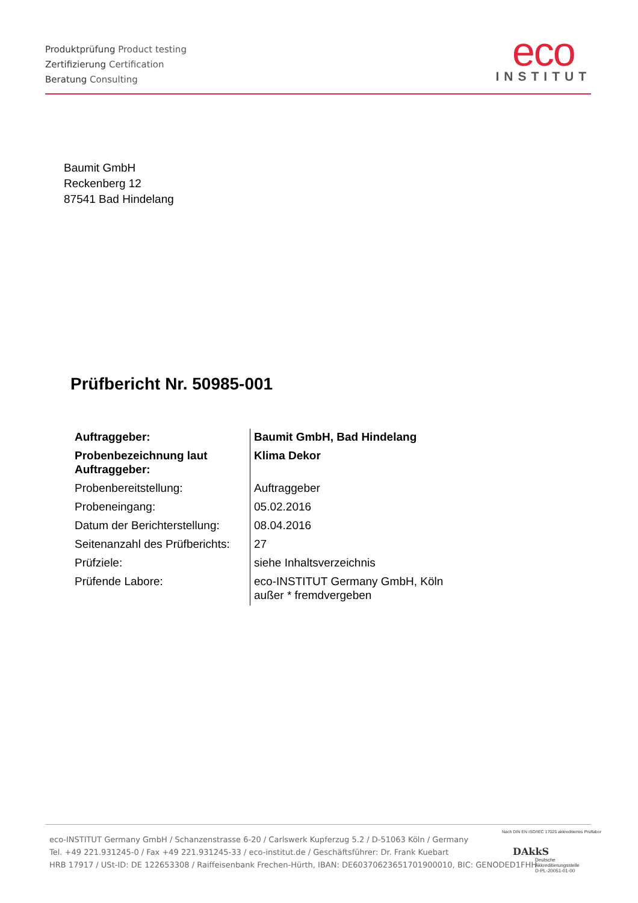Produktprüfung Product testing
Zertifizierung Certification
Beratung Consulting
eco
INSTITUT
Baumit GmbH
Reckenberg 12
87541 Bad Hindelang
Prüfbericht Nr. 50985-001
| Auftraggeber: | Baumit GmbH, Bad Hindelang |
| Probenbezeichnung laut Auftraggeber: | Klima Dekor |
| Probenbereitstellung: | Auftraggeber |
| Probeneingang: | 05.02.2016 |
| Datum der Berichterstellung: | 08.04.2016 |
| Seitenanzahl des Prüfberichts: | 27 |
| Prüfziele: | siehe Inhaltsverzeichnis |
| Prüfende Labore: | eco-INSTITUT Germany GmbH, Köln außer * fremdvergeben |
eco-INSTITUT Germany GmbH / Schanzenstrasse 6-20 / Carlswerk Kupferzug 5.2 / D-51063 Köln / Germany
Tel. +49 221.931245-0 / Fax +49 221.931245-33 / eco-institut.de / Geschäftsführer: Dr. Frank Kuebart
HRB 17917 / USt-ID: DE 122653308 / Raiffeisenbank Frechen-Hürth, IBAN: DE60370623651701900010, BIC: GENODED1FHH
Nach DIN EN ISO/IEC 17025 akkreditiertes Prüflabor
DAkkS
Deutsche
Akkreditierungsstelle
D-PL-20051-01-00